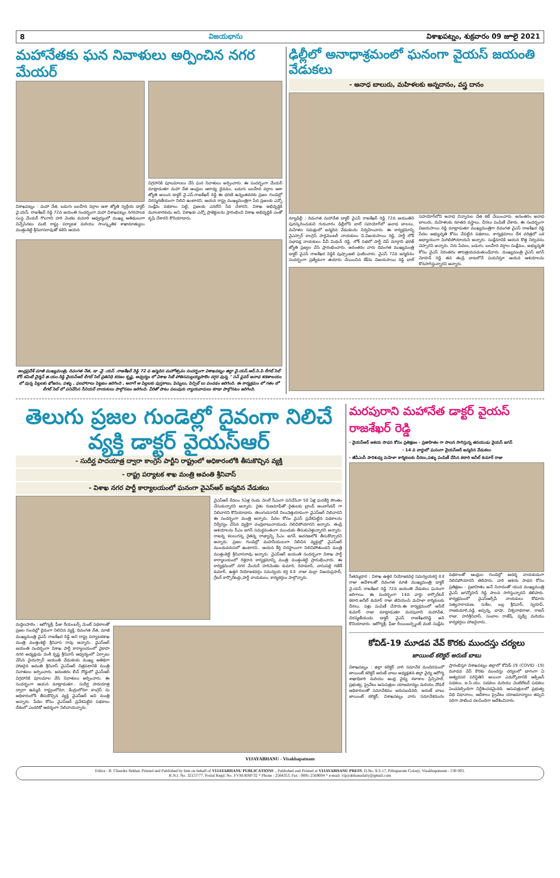8 విజయభాను విశాఖపట్నం, శుక్రవారం 09 జూలై 2021
మహానేతకు ఘన నివాళులు అర్పించిన నగర మేయర్
విశాఖపట్నం : మహా నేత, బడుగు బలహీన వర్గాల ఆశా జ్యోతి స్వర్గీయ డాక్టర్ వై.యస్. రాజశేఖర్ రెడ్డి 72వ జయంతి సందర్భంగా మహా విశాఖపట్నం నగరపాలక సంస్థ మేయర్ గొలగాని హరి వెంకట కుమారి ఆధ్వర్యంలో ముఖ్య అతిథులుగా విచ్చేసినటు వంటి రాష్ట్ర పర్యాటక మరియు సాంస్కృతిక శాఖామాత్యులు ముత్తంశెట్టి శ్రీనివాసరావుతో కలిసి ఆయన
విగ్రహానికి పూలమాలలు వేసి ఘన నివాళులు అర్పించారు. ఈ సందర్భంగా మేయర్ మాట్లాడుతూ మహా నేత ఆంధ్రుల ఆరాధ్య దైవము, బడుగు బలహీన వర్గాల ఆశా జ్యోతి అయిన డాక్టర్ వై.ఎస్.రాజశేఖర్ రెడ్డి ఈ ధరణి ఉన్నంతవరకు ప్రజల గుండెల్లో చిరస్మరణీయంగా నిలిచి ఉంటారని, ఆయన రాష్ట్ర ముఖ్యమంత్రిగా పేద ప్రజలకు ఎన్నో సంక్షేమ పథకాలు పెట్టి, ప్రజలకు ఎనలేని సేవ చేశారని, విశాఖ అభివృద్ధికి మూలకారకుడు అని, విశాఖకు ఎన్నో ప్రాజెక్టులను ప్రారంభించి విశాఖ అభివృద్ధికి ఎంతో కృషి చేశారని కొనియాడారు.
ఆంధ్రప్రదేశ్ మాజీ ముఖ్యమంత్రి, దివంగత నేత, డా .వై .యస్ .రాజశేఖర్ రెడ్డి 72 వ జన్మదిన మహోత్సవం సందర్భంగా విశాఖపట్నం జిల్లా వై.యస్.ఆర్.సి.పి లీగల్ సెల్ కోర్ కమిటీ చైర్మన్ జి.యం.రెడ్డి వైయస్ఆర్ లీగల్ సెల్ ప్రతినిధి కరణం కృష్ణ, ఆధ్వర్యం లో విశాఖ సిటీ పోతినమల్లయ్యపాలెం దగ్గర వున్న " సన్ ఫ్లవర్ అనాధ శరణాలయం లో వున్న పిల్లలకు భోజనం, పళ్ళు , ఫలహారాలు పెట్టటం జరిగింది , అలాగే ఆ పిల్లలకు పుస్తకాలు, పెన్నులు, పెన్సిల్ లు పంచడం జరిగింది. ఈ కార్యక్రమం లో గతం లో లీగల్ సెల్ లో పనిచేసిన సీనియర్ నాయకులు పాల్గొనటం జరిగింది. వీరితో పాటు పలువురు న్యాయవాదులు కూడా పాల్గొనటం జరిగింది.
ఢిల్లీలో అనాధాశ్రమంలో ఘనంగా వైయస్ జయంతి వేడుకలు
- అనాధ బాలురు, మహిళలకు అన్నదానం, వస్త్ర దానం
న్యూఢిల్లీ : దివంగత మహానేత డాక్టర్ వైఎస్ రాజశేఖర్ రెడ్డి 72వ జయంతిని పురస్కరించుకుని గురువారం ఢిల్లీలోని బాల్ సహయోగ్‌లో అనాధ బాలలు, మహిళల సమక్షంలో జన్మదిన వేడుకలను నిర్వహించారు. ఈ కార్యక్రమాన్ని వైఎస్సార్ కాంగ్రెస్ పార్లమెంటరీ నాయకులు వి.విజయసాయి రెడ్డి, పార్టీ లోక్ సభాపక్ష నాయకులు పీవీ మిథున్ రెడ్డి, లోక్ సభలో పార్టీ విప్ మార్గాని భరత్ జ్యోతి ప్రజ్వల చేసి ప్రారంభించారు. అనంతరం వారు దివంగత ముఖ్యమంత్రి డాక్టర్ వైఎస్ రాజశేఖర రెడ్డికి పుష్పాంజలి ఘటించారు. వైఎస్ 72వ జన్మదినం సందర్భంగా ప్రత్యేకంగా తయారు చేయించిన కేక్‌ను విజయసాయి రెడ్డి బాల్ సహయోగ్‌లోని అనాధ చిన్నారుల చేత కట్ చేయించారు. అనంతరం అనాధ బాలురు, మహిళలకు నూతన వస్త్రాలు, చీరలు పంపిణీ చేశారు. ఈ సందర్భంగా విజయసాయి రెడ్డి మాట్లాడుతూ ముఖ్యమంత్రిగా దివంగత వైఎస్ రాజశేఖర రెడ్డి పేదల అభ్యున్నతి కోసం చేపట్టిన పథకాలు, కార్యక్రమాలు దేశ చరిత్రలో ఒక అధ్యాయంగా మిగిలిపోయాయని అన్నారు. సంక్షేమానికి ఆయన కొత్త నిర్వచనం చెప్పారని అన్నారు. నిరు పేదలు, బడుగు, బలహీన వర్గాల సంక్షేమం, అభ్యున్నతి కోసం వైఎస్ నిరంతరం తాపత్రయపడుతుండేవారు. ముఖ్యమంత్రి వైఎస్ జగన్ మోహన్ రెడ్డి తన తండ్రి బాటలోనే పయనిస్తూ ఆయన ఆశయాలను కొనసాగిస్తున్నారని అన్నారు.
తెలుగు ప్రజల గుండెల్లో దైవంగా నిలిచే వ్యక్తి డాక్టర్ వైయస్ఆర్
- సుదీర్ఘ పాదయాత్ర ద్వారా కాంగ్రెస్ పార్టీని రాష్ట్రంలో అధికారంలోకి తీసుకొచ్చిన వ్యక్తి
- రాష్ట్ర పర్యాటక శాఖ మంత్రి అవంతి శ్రీనివాస్
- విశాఖ నగర పార్టీ కార్యాలయంలో ఘనంగా వైఎస్ఆర్ జన్మదిన వేడుకలు
వైఎస్ఆర్ కేవలం 5ఏళ్ల రెండు నెలలే సీఎంగా పనిచేసినా 50 ఏళ్ల ఘనకీర్తి సొంతం చేసుకున్నారని అన్నారు. రైతు రుణమాఫీతో రైతులకు బ్రాండ్ అంబాసిడర్ గా నిలిచారని కొనియాడారు. తెలుగుదనానికి నిలువెత్తురూపంగా వైఎస్ఆర్ నిలిచారని ఈ సందర్భంగా మంత్రి అన్నారు. పేదల కోసం వైఎస్ ప్రవేశపెట్టిన పథకాలను నిర్వీర్యం చేసిన వ్యక్తిగా చంద్రబాబునాయుడు నిలిచిపోయారని అన్నారు. తండ్రి ఆశయాలను సీఎం జగన్ సమర్థవంతంగా ముందుకు తీసుకువెళ్తున్నారని అన్నారు. రాజన్న కలలుగన్న రైతన్న రాజ్యాన్ని సీఎం జగన్ ఆచరణలోకి తీసుకొచ్చారని అన్నారు. ప్రజల గుండెల్లో మహనీయులుగా నిలిచిన వ్యక్తుల్లో వైఎస్ఆర్ ముందువరుసలో ఉంటారని.. ఆయన కీర్తి చిరస్థాయిగా నిలిచిపోతుందని మంత్రి ముత్తంశెట్టి శ్రీనివాసరావు అన్నారు. వైఎస్ఆర్ జయంతి సందర్భంగా విశాఖ పార్టీ కార్యాలయంలో రక్తదాన కార్యక్రమాన్ని మంత్రి ముత్తంశెట్టి ప్రారంభించారు. ఈ కార్యక్రమంలో నగర మేయర్ హరివెంకట కుమారి, రెహమాన్, వాసుపల్లి గణేశ్ కుమార్, ఉత్తర నియోజకవర్గం సమన్వయ కర్త కె.కె .రాజు మల్లా విజయప్రసాద్, గ్రేటర్ కార్పొరేటర్లు,పార్టీ నాయకులు, కార్యకర్తలు పాల్గొన్నారు.
మద్దిలపాలెం : ఆరోగ్యశ్రీ, ఫీజు రీయంబర్స్ మెంట్ పథకాలతో ప్రజల గుండెల్లో దైవంగా నిలిచిన వ్యక్తి, దివంగత నేత, మాజీ ముఖ్యమంత్రి వైఎస్ రాజశేఖర రెడ్డి అని రాష్ట్ర పర్యాటకశాఖ మంత్రి ముత్తంశెట్టి శ్రీనివాస రావు అన్నారు. వైఎస్ఆర్ జయంతి సందర్భంగా విశాఖ పార్టీ కార్యాలయంలో వైకాపా నగర అధ్యక్షుడు వంశీ కృష్ణ శ్రీనివాస్ ఆధ్వర్యంలో ఏర్పాటు చేసిన వైయస్సార్ జయంతి వేడుకలకు ముఖ్య అతిథిగా హాజరైన అవంతి శ్రీనివాస్ వైఎస్ఆర్ చిత్రపటానికి మంత్రి నివాళులు అర్పించారు. అనంతరం బీచ్ రోడ్డులో వైఎస్ఆర్ విగ్రహానికి పూలమాల వేసి నివాళులు అర్పించారు. ఈ సందర్భంగా ఆయన మాట్లాడుతూ.. సుదీర్ఘ పాదయాత్ర ద్వారా ఉమ్మడి రాష్ట్రంలోనూ, కేంద్రంలోనూ కాంగ్రెస్ ను అధికారంలోకి తీసుకొచ్చిన వ్యక్తి వైఎస్ఆర్ అని మంత్రి అన్నారు. పేదల కోసం వైఎస్ఆర్ ప్రవేశపెట్టిన పథకాలు దేశంలో ఎందరికో ఆదర్శంగా నిలిచాయన్నారు.
మరపురాని మహానేత డాక్టర్ వైయస్ రాజశేఖర్ రెడ్డి
- వైయస్ఆర్ ఆశయ సాధన కోసం ప్రతిక్షణం - ప్రజాహితం గా పాలన సాగిస్తున్న తనయుడు వైయస్ జగన్
- 14 వ వార్డులో ఘనంగా వైయస్ఆర్ జన్మదిన వేడుకలు
- జీవీఎంసీ పారిశుధ్య మహిళా కార్మికులకు చీరలు,పళ్ళు పంపిణీ చేసిన కటారి అనీల్ కుమార్ రాజు
సీతమ్మధార : విశాఖ ఉత్తర నియోజకవర్గ సమన్వయకర్త కె.కె రాజు ఆదేశాలతో దివంగత మాజీ ముఖ్యమంత్రి డాక్టర్ వై.యస్ రాజశేఖర రెడ్డి 72వ జయంతి వేడుకలు ఘనంగా జరిగాయి. ఈ సందర్భంగా 14వ వార్డు కార్పొరేటర్ కటారి.అనీల్ కుమార్ రాజు జీవియంసి మహిళా కార్మికులకు చీరలు, పళ్లు పంపిణీ చేసారు.ఈ కార్యక్రమంలో అనీల్ కుమార్ రాజు మాట్లాడుతూ మరపురాని మహానేత, చిరస్మణీయుడు డాక్టర్ వైఎస్ రాజశేఖరరెడ్డి అని కొనియాడారు. ఆరోగ్యశ్రీ, ఫీజు రీయింబర్స్మెంట్ వంటి సంక్షేమ పథకాలతో ఆంధ్రుల గుండెల్లో ఆదర్శ నాయకుడుగా నిలిచిపోయారని తెలిపారు. వారి ఆశయ సాధన కోసం ప్రతిక్షణం - ప్రజాహితం అనే నినాదంతో యువ ముఖ్యమంత్రి వైఎస్ జగన్మోహన్ రెడ్డి పాలన సాగిస్తున్నారని తెలిపారు. కార్యక్రమంలో వైఎస్ఆర్సీపీ నాయకులు కోడూరు సత్యనారాయణ, సుశీల, బల్ల శ్రీనివాస్, స్వరూప్, రాజకుమారి,వడ్డి అప్పన్న, భాషా, విశ్వనాథరాజు, రాజన్ రాజు, హరిశ్రీనివాస్, సంబాల రాజేష్, పృథ్వీ మరియు కార్యకర్తలు హాజరైనారు..
కోవిడ్-19 మూడవ వేవ్ కొరకు ముందస్తు చర్యలు
జాయింట్ కలెక్టర్ అరుణ్ బాబు
విశాఖపట్నం : జిల్లా కలెక్టర్ వారి సమావేశ మందిరములో జాయింట్ కలెక్టర్ అరుణ్ బాబు అధ్యక్షతన జిల్లా వైద్య ఆరోగ్య శాఖాధికారి మరియు ఆంధ్ర వైద్య కళాశాల ప్రిన్సిపాల్, ప్రభుత్వ, ప్రైవేటు ఆసుపత్రుల యాజమాన్యం మరియు నోడల్ అధికారులతో సమావేశము జరుపబడినది. అరుణ్ బాబు జాయింట్ కలెక్టర్, విశాఖపట్నం వారు సమావేశమును ప్రారంభిస్తూ విశాఖపట్నం జిల్లాలో కోవిడ్-19 (COVID -19) మూడవ వేవ్ కొరకు ముందస్తు చర్యలలో భాగంగా ఏ అత్యవసర పరిస్థితిని అయినా ఎదుర్కోటానికి ఆక్సిజన్ పడకలు, ఐ.సి.యు. పడకలు మరియు వెంటిలేటర్ పడకలు పెంచవల్సిందిగా నిర్దేశించడమైనది. ఆసుపత్రులలో ప్రభుత్వ విధి విధానాలు, ఆదేశాలు ప్రైవేటు యాజమాన్యాలు తప్పని సరిగా పాటించ వలసిందిగా ఆదేశించినారు.
VIJAYABHANU - Visakhapatnam
Editor : B. Chandra Sekhar, Printed and Published by him on behalf of VIJAYABHANU PUBLICATIONS ., Published and Printed at VIJAYABHANU PRESS, D.No. 9-3-17, Pithapuram Colony, Visakhapatnam - 530 003.
R.N.I. No. 32157/77. Postal Regd. No. J/VM-RNP/32 * Phone : 2564353, Fax : 0891-2569004 * e-mail: vijayabhanudaily@gmail.com